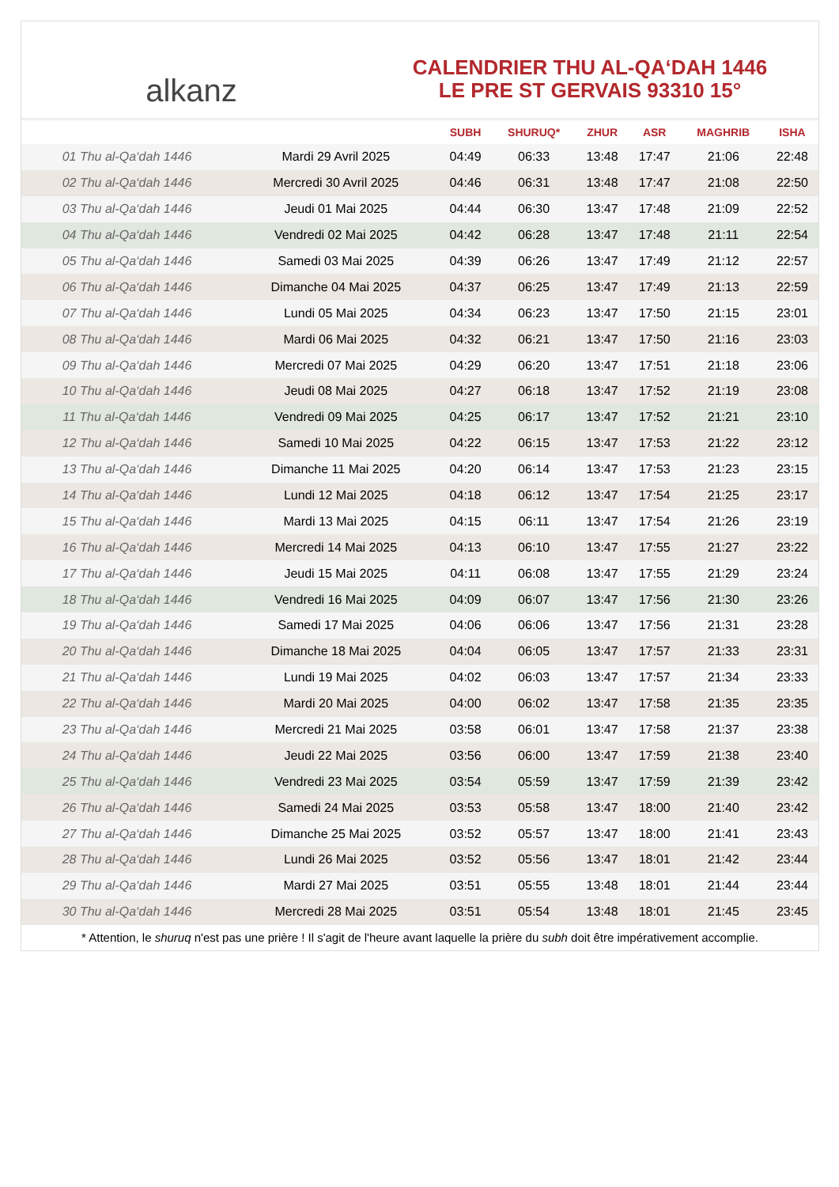alkanz
CALENDRIER THU AL-QA‘DAH 1446
LE PRE ST GERVAIS 93310 15°
| | | SUBH | SHURUQ* | ZHUR | ASR | MAGHRIB | ISHA |
| --- | --- | --- | --- | --- | --- | --- | --- |
| 01 Thu al-Qa‘dah 1446 | Mardi 29 Avril 2025 | 04:49 | 06:33 | 13:48 | 17:47 | 21:06 | 22:48 |
| 02 Thu al-Qa‘dah 1446 | Mercredi 30 Avril 2025 | 04:46 | 06:31 | 13:48 | 17:47 | 21:08 | 22:50 |
| 03 Thu al-Qa‘dah 1446 | Jeudi 01 Mai 2025 | 04:44 | 06:30 | 13:47 | 17:48 | 21:09 | 22:52 |
| 04 Thu al-Qa‘dah 1446 | Vendredi 02 Mai 2025 | 04:42 | 06:28 | 13:47 | 17:48 | 21:11 | 22:54 |
| 05 Thu al-Qa‘dah 1446 | Samedi 03 Mai 2025 | 04:39 | 06:26 | 13:47 | 17:49 | 21:12 | 22:57 |
| 06 Thu al-Qa‘dah 1446 | Dimanche 04 Mai 2025 | 04:37 | 06:25 | 13:47 | 17:49 | 21:13 | 22:59 |
| 07 Thu al-Qa‘dah 1446 | Lundi 05 Mai 2025 | 04:34 | 06:23 | 13:47 | 17:50 | 21:15 | 23:01 |
| 08 Thu al-Qa‘dah 1446 | Mardi 06 Mai 2025 | 04:32 | 06:21 | 13:47 | 17:50 | 21:16 | 23:03 |
| 09 Thu al-Qa‘dah 1446 | Mercredi 07 Mai 2025 | 04:29 | 06:20 | 13:47 | 17:51 | 21:18 | 23:06 |
| 10 Thu al-Qa‘dah 1446 | Jeudi 08 Mai 2025 | 04:27 | 06:18 | 13:47 | 17:52 | 21:19 | 23:08 |
| 11 Thu al-Qa‘dah 1446 | Vendredi 09 Mai 2025 | 04:25 | 06:17 | 13:47 | 17:52 | 21:21 | 23:10 |
| 12 Thu al-Qa‘dah 1446 | Samedi 10 Mai 2025 | 04:22 | 06:15 | 13:47 | 17:53 | 21:22 | 23:12 |
| 13 Thu al-Qa‘dah 1446 | Dimanche 11 Mai 2025 | 04:20 | 06:14 | 13:47 | 17:53 | 21:23 | 23:15 |
| 14 Thu al-Qa‘dah 1446 | Lundi 12 Mai 2025 | 04:18 | 06:12 | 13:47 | 17:54 | 21:25 | 23:17 |
| 15 Thu al-Qa‘dah 1446 | Mardi 13 Mai 2025 | 04:15 | 06:11 | 13:47 | 17:54 | 21:26 | 23:19 |
| 16 Thu al-Qa‘dah 1446 | Mercredi 14 Mai 2025 | 04:13 | 06:10 | 13:47 | 17:55 | 21:27 | 23:22 |
| 17 Thu al-Qa‘dah 1446 | Jeudi 15 Mai 2025 | 04:11 | 06:08 | 13:47 | 17:55 | 21:29 | 23:24 |
| 18 Thu al-Qa‘dah 1446 | Vendredi 16 Mai 2025 | 04:09 | 06:07 | 13:47 | 17:56 | 21:30 | 23:26 |
| 19 Thu al-Qa‘dah 1446 | Samedi 17 Mai 2025 | 04:06 | 06:06 | 13:47 | 17:56 | 21:31 | 23:28 |
| 20 Thu al-Qa‘dah 1446 | Dimanche 18 Mai 2025 | 04:04 | 06:05 | 13:47 | 17:57 | 21:33 | 23:31 |
| 21 Thu al-Qa‘dah 1446 | Lundi 19 Mai 2025 | 04:02 | 06:03 | 13:47 | 17:57 | 21:34 | 23:33 |
| 22 Thu al-Qa‘dah 1446 | Mardi 20 Mai 2025 | 04:00 | 06:02 | 13:47 | 17:58 | 21:35 | 23:35 |
| 23 Thu al-Qa‘dah 1446 | Mercredi 21 Mai 2025 | 03:58 | 06:01 | 13:47 | 17:58 | 21:37 | 23:38 |
| 24 Thu al-Qa‘dah 1446 | Jeudi 22 Mai 2025 | 03:56 | 06:00 | 13:47 | 17:59 | 21:38 | 23:40 |
| 25 Thu al-Qa‘dah 1446 | Vendredi 23 Mai 2025 | 03:54 | 05:59 | 13:47 | 17:59 | 21:39 | 23:42 |
| 26 Thu al-Qa‘dah 1446 | Samedi 24 Mai 2025 | 03:53 | 05:58 | 13:47 | 18:00 | 21:40 | 23:42 |
| 27 Thu al-Qa‘dah 1446 | Dimanche 25 Mai 2025 | 03:52 | 05:57 | 13:47 | 18:00 | 21:41 | 23:43 |
| 28 Thu al-Qa‘dah 1446 | Lundi 26 Mai 2025 | 03:52 | 05:56 | 13:47 | 18:01 | 21:42 | 23:44 |
| 29 Thu al-Qa‘dah 1446 | Mardi 27 Mai 2025 | 03:51 | 05:55 | 13:48 | 18:01 | 21:44 | 23:44 |
| 30 Thu al-Qa‘dah 1446 | Mercredi 28 Mai 2025 | 03:51 | 05:54 | 13:48 | 18:01 | 21:45 | 23:45 |
* Attention, le shuruq n'est pas une prière ! Il s'agit de l'heure avant laquelle la prière du subh doit être impérativement accomplie.